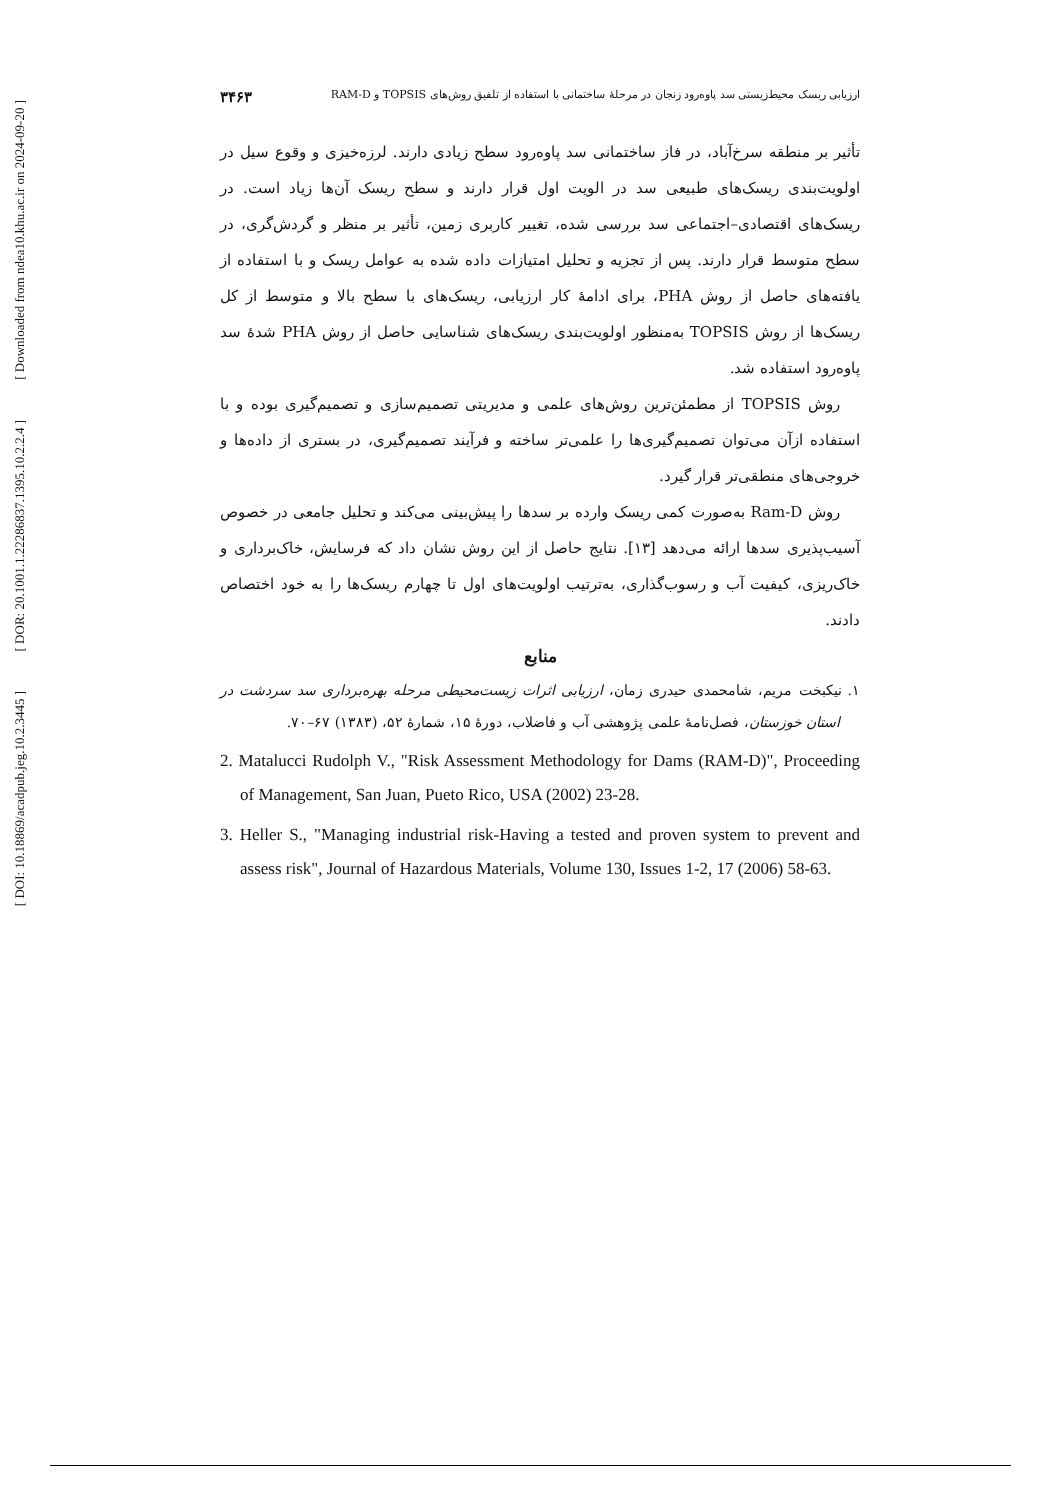[ Downloaded from ndea10.khu.ac.ir on 2024-09-20 ]
[ DOR: 20.1001.1.22286837.1395.10.2.2.4 ]
[ DOI: 10.18869/acadpub.jeg.10.2.3445 ]
ارزیابی ریسک محیط‌زیستی سد پاوه‌رود زنجان در مرحلهٔ ساختمانی با استفاده از تلفیق روش‌های TOPSIS و RAM-D ۳۴۶۳
تأثیر بر منطقه سرخ‌آباد، در فاز ساختمانی سد پاوه‌رود سطح زیادی دارند. لرزه‌خیزی و وقوع سیل در اولویت‌بندی ریسک‌های طبیعی سد در الویت اول قرار دارند و سطح ریسک آن‌ها زیاد است. در ریسک‌های اقتصادی–اجتماعی سد بررسی شده، تغییر کاربری زمین، تأثیر بر منظر و گردش‌گری، در سطح متوسط قرار دارند. پس از تجزیه و تحلیل امتیازات داده شده به عوامل ریسک و با استفاده از یافته‌های حاصل از روش PHA، برای ادامهٔ کار ارزیابی، ریسک‌های با سطح بالا و متوسط از کل ریسک‌ها از روش TOPSIS به‌منظور اولویت‌بندی ریسک‌های شناسایی حاصل از روش PHA شدهٔ سد پاوه‌رود استفاده شد.
روش TOPSIS از مطمئن‌ترین روش‌های علمی و مدیریتی تصمیم‌سازی و تصمیم‌گیری بوده و با استفاده ازآن می‌توان تصمیم‌گیری‌ها را علمی‌تر ساخته و فرآیند تصمیم‌گیری، در بستری از داده‌ها و خروجی‌های منطقی‌تر قرار گیرد.
روش Ram-D به‌صورت کمی ریسک وارده بر سدها را پیش‌بینی می‌کند و تحلیل جامعی در خصوص آسیب‌پذیری سدها ارائه می‌دهد [۱۳]. نتایج حاصل از این روش نشان داد که فرسایش، خاک‌برداری و خاک‌ریزی، کیفیت آب و رسوب‌گذاری، به‌ترتیب اولویت‌های اول تا چهارم ریسک‌ها را به خود اختصاص دادند.
منابع
۱. نیکبخت مریم، شامحمدی حیدری زمان، ارزیابی اثرات زیست‌محیطی مرحله بهره‌برداری سد سردشت در استان خوزستان، فصل‌نامهٔ علمی پژوهشی آب و فاضلاب، دورهٔ ۱۵، شمارهٔ ۵۲، (۱۳۸۳) ۶۷–۷۰.
2. Matalucci Rudolph V., "Risk Assessment Methodology for Dams (RAM-D)", Proceeding of Management, San Juan, Pueto Rico, USA (2002) 23-28.
3. Heller S., "Managing industrial risk-Having a tested and proven system to prevent and assess risk", Journal of Hazardous Materials, Volume 130, Issues 1-2, 17 (2006) 58-63.